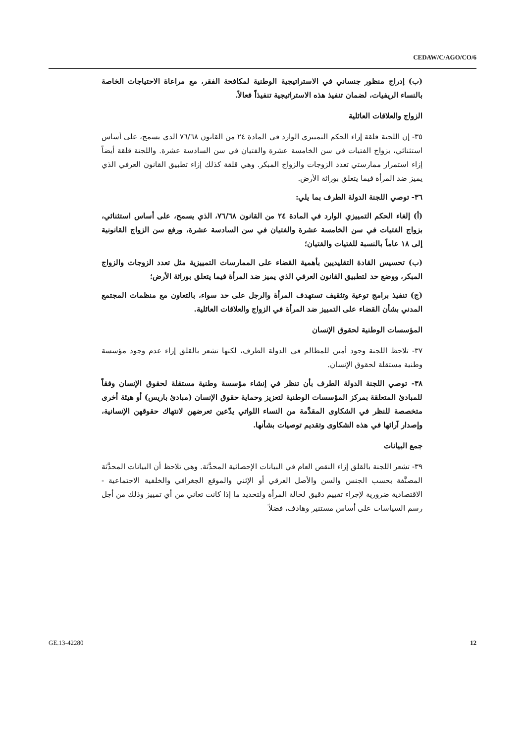CEDAW/C/AGO/CO/6
(ب) إدراج منظور جنساني في الاستراتيجية الوطنية لمكافحة الفقر، مع مراعاة الاحتياجات الخاصة بالنساء الريفيات، لضمان تنفيذ هذه الاستراتيجية تنفيذاً فعالاً.
الزواج والعلاقات العائلية
٣٥- إن اللجنة قلقة إزاء الحكم التمييزي الوارد في المادة ٢٤ من القانون ٧٦/٦٨ الذي يسمح، على أساس استثنائي، بزواج الفتيات في سن الخامسة عشرة والفتيان في سن السادسة عشرة. واللجنة قلقة أيضاً إزاء استمرار ممارستي تعدد الزوجات والزواج المبكر. وهي قلقة كذلك إزاء تطبيق القانون العرفي الذي يميز ضد المرأة فيما يتعلق بوراثة الأرض.
٣٦- توصي اللجنة الدولة الطرف بما يلي:
(أ) إلغاء الحكم التمييزي الوارد في المادة ٢٤ من القانون ٧٦/٦٨، الذي يسمح، على أساس استثنائي، بزواج الفتيات في سن الخامسة عشرة والفتيان في سن السادسة عشرة، ورفع سن الزواج القانونية إلى ١٨ عاماً بالنسبة للفتيات والفتيان؛
(ب) تحسيس القادة التقليديين بأهمية القضاء على الممارسات التمييزية مثل تعدد الزوجات والزواج المبكر، ووضع حد لتطبيق القانون العرفي الذي يميز ضد المرأة فيما يتعلق بوراثة الأرض؛
(ج) تنفيذ برامج توعية وتثقيف تستهدف المرأة والرجل على حد سواء، بالتعاون مع منظمات المجتمع المدني بشأن القضاء على التمييز ضد المرأة في الزواج والعلاقات العائلية.
المؤسسات الوطنية لحقوق الإنسان
٣٧- تلاحظ اللجنة وجود أمين للمظالم في الدولة الطرف، لكنها تشعر بالقلق إزاء عدم وجود مؤسسة وطنية مستقلة لحقوق الإنسان.
٣٨- توصي اللجنة الدولة الطرف بأن تنظر في إنشاء مؤسسة وطنية مستقلة لحقوق الإنسان وفقاً للمبادئ المتعلقة بمركز المؤسسات الوطنية لتعزيز وحماية حقوق الإنسان (مبادئ باريس) أو هيئة أخرى متخصصة للنظر في الشكاوى المقدَّمة من النساء اللواتي يدّعين تعرضهن لانتهاك حقوقهن الإنسانية، وإصدار آرائها في هذه الشكاوى وتقديم توصيات بشأنها.
جمع البيانات
٣٩- تشعر اللجنة بالقلق إزاء النقص العام في البيانات الإحصائية المحدَّثة. وهي تلاحظ أن البيانات المحدَّثة المصنَّفة بحسب الجنس والسن والأصل العرقي أو الإثني والموقع الجغرافي والخلفية الاجتماعية - الاقتصادية ضرورية لإجراء تقييم دقيق لحالة المرأة ولتحديد ما إذا كانت تعاني من أي تمييز وذلك من أجل رسم السياسات على أساس مستنير وهادف، فضلاً
GE.13-42280 12